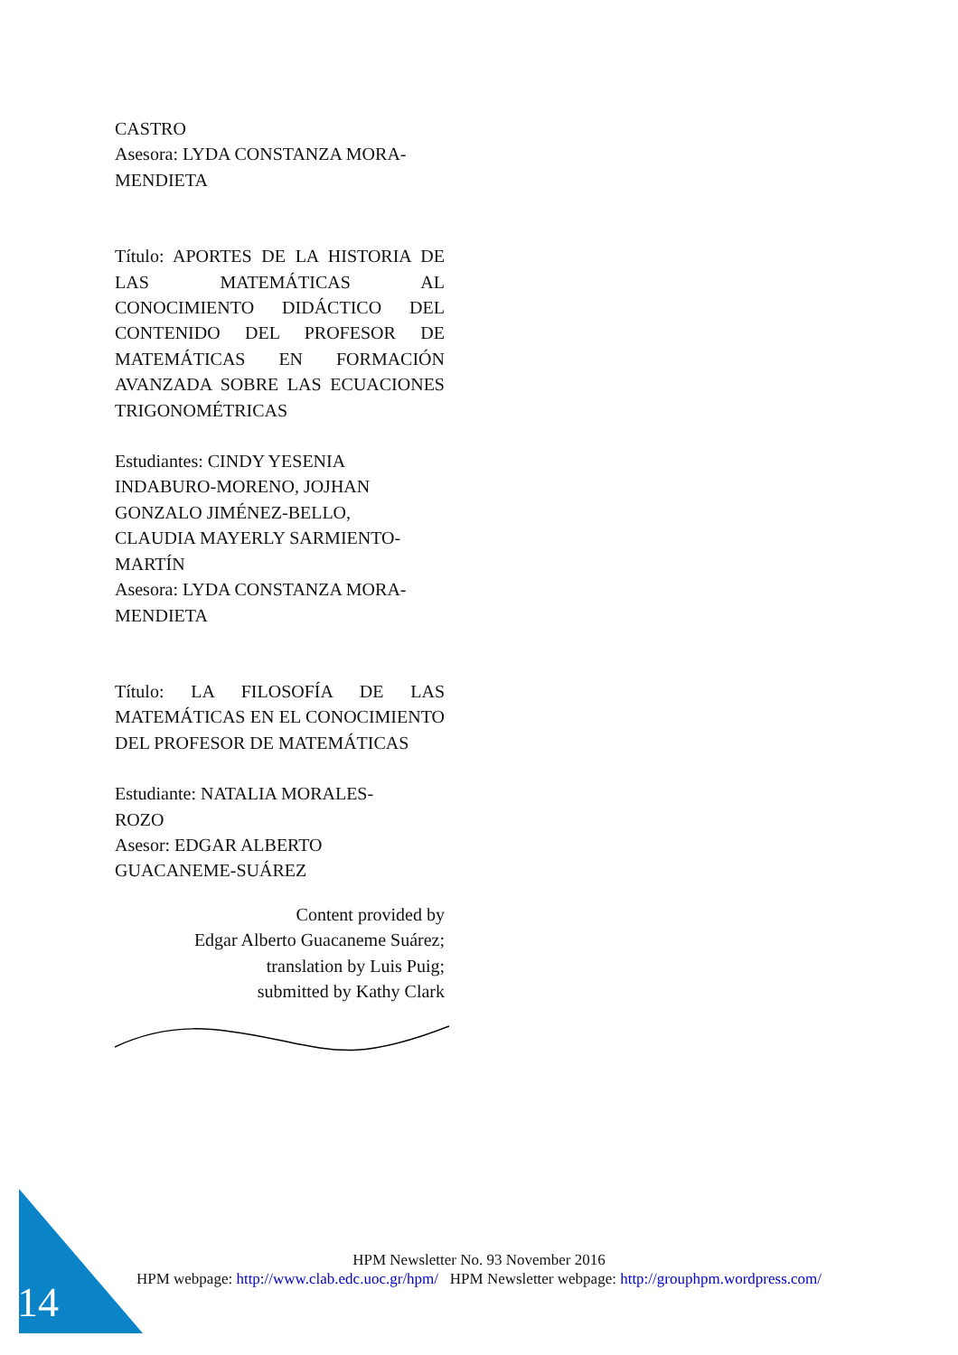CASTRO
Asesora: LYDA CONSTANZA MORA-
MENDIETA
Título: APORTES DE LA HISTORIA DE LAS MATEMÁTICAS AL CONOCIMIENTO DIDÁCTICO DEL CONTENIDO DEL PROFESOR DE MATEMÁTICAS EN FORMACIÓN AVANZADA SOBRE LAS ECUACIONES TRIGONOMÉTRICAS
Estudiantes: CINDY YESENIA
INDABURO-MORENO, JOJHAN
GONZALO JIMÉNEZ-BELLO,
CLAUDIA MAYERLY SARMIENTO-
MARTÍN
Asesora: LYDA CONSTANZA MORA-
MENDIETA
Título: LA FILOSOFÍA DE LAS MATEMÁTICAS EN EL CONOCIMIENTO DEL PROFESOR DE MATEMÁTICAS
Estudiante: NATALIA MORALES-
ROZO
Asesor: EDGAR ALBERTO
GUACANEME-SUÁREZ
Content provided by
Edgar Alberto Guacaneme Suárez;
translation by Luis Puig;
submitted by Kathy Clark
14
HPM Newsletter No. 93 November 2016
HPM webpage: http://www.clab.edc.uoc.gr/hpm/ HPM Newsletter webpage: http://grouphpm.wordpress.com/